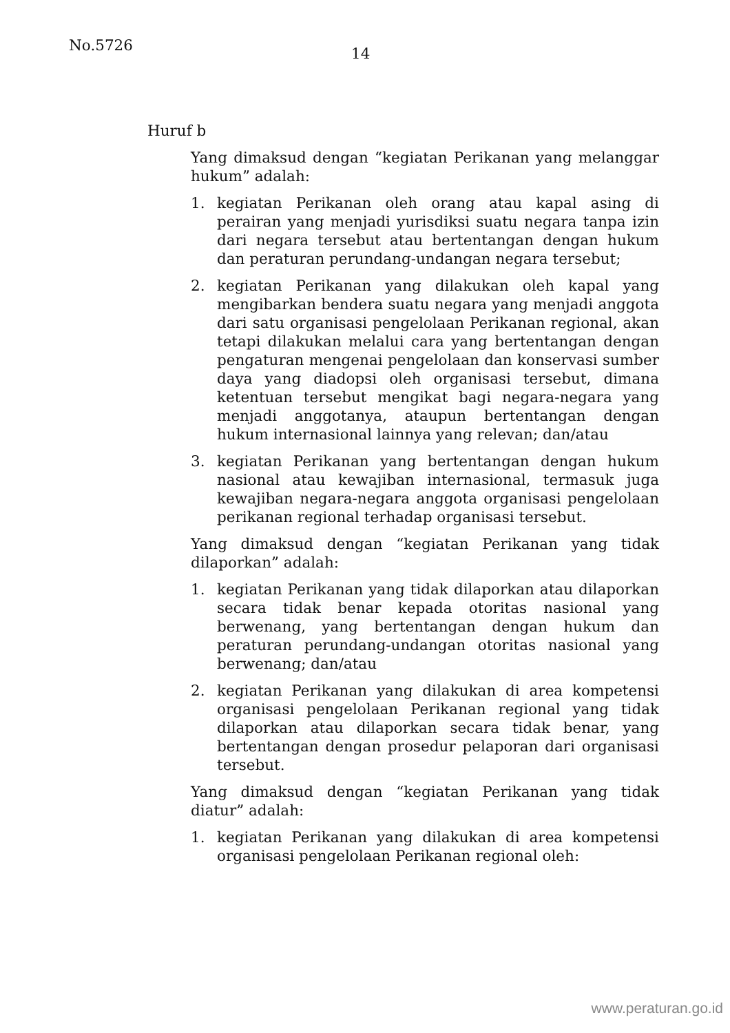No.5726
14
Huruf b
Yang dimaksud dengan “kegiatan Perikanan yang melanggar hukum” adalah:
1. kegiatan Perikanan oleh orang atau kapal asing di perairan yang menjadi yurisdiksi suatu negara tanpa izin dari negara tersebut atau bertentangan dengan hukum dan peraturan perundang-undangan negara tersebut;
2. kegiatan Perikanan yang dilakukan oleh kapal yang mengibarkan bendera suatu negara yang menjadi anggota dari satu organisasi pengelolaan Perikanan regional, akan tetapi dilakukan melalui cara yang bertentangan dengan pengaturan mengenai pengelolaan dan konservasi sumber daya yang diadopsi oleh organisasi tersebut, dimana ketentuan tersebut mengikat bagi negara-negara yang menjadi anggotanya, ataupun bertentangan dengan hukum internasional lainnya yang relevan; dan/atau
3. kegiatan Perikanan yang bertentangan dengan hukum nasional atau kewajiban internasional, termasuk juga kewajiban negara-negara anggota organisasi pengelolaan perikanan regional terhadap organisasi tersebut.
Yang dimaksud dengan “kegiatan Perikanan yang tidak dilaporkan” adalah:
1. kegiatan Perikanan yang tidak dilaporkan atau dilaporkan secara tidak benar kepada otoritas nasional yang berwenang, yang bertentangan dengan hukum dan peraturan perundang-undangan otoritas nasional yang berwenang; dan/atau
2. kegiatan Perikanan yang dilakukan di area kompetensi organisasi pengelolaan Perikanan regional yang tidak dilaporkan atau dilaporkan secara tidak benar, yang bertentangan dengan prosedur pelaporan dari organisasi tersebut.
Yang dimaksud dengan “kegiatan Perikanan yang tidak diatur” adalah:
1. kegiatan Perikanan yang dilakukan di area kompetensi organisasi pengelolaan Perikanan regional oleh:
www.peraturan.go.id